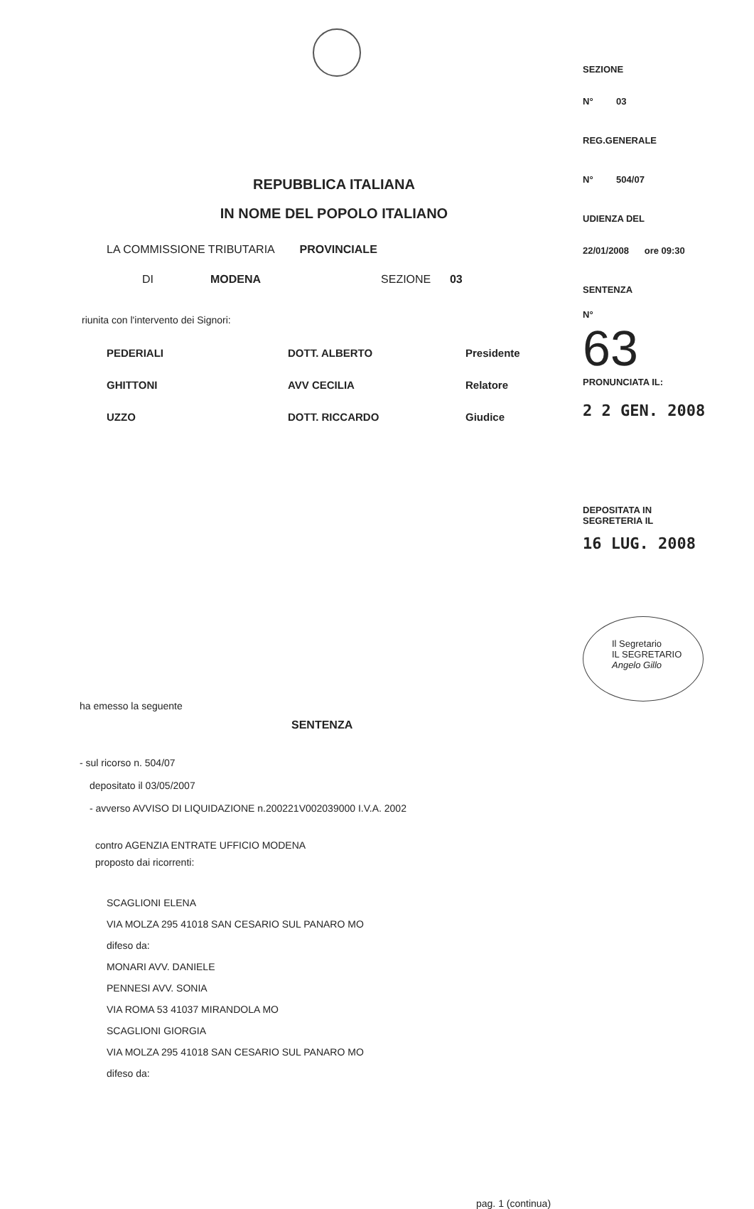REPUBBLICA ITALIANA
IN NOME DEL POPOLO ITALIANO
LA COMMISSIONE TRIBUTARIA PROVINCIALE
DI MODENA SEZIONE 03
riunita con l'intervento dei Signori:
PEDERIALI DOTT. ALBERTO Presidente
GHITTONI AVV CECILIA Relatore
UZZO DOTT. RICCARDO Giudice
ha emesso la seguente
SENTENZA
- sul ricorso n. 504/07
depositato il 03/05/2007
- avverso AVVISO DI LIQUIDAZIONE n.200221V002039000 I.V.A. 2002
contro AGENZIA ENTRATE UFFICIO MODENA
proposto dai ricorrenti:
SCAGLIONI ELENA
VIA MOLZA 295 41018 SAN CESARIO SUL PANARO MO
difeso da:
MONARI AVV. DANIELE
PENNESI AVV. SONIA
VIA ROMA 53 41037 MIRANDOLA MO
SCAGLIONI GIORGIA
VIA MOLZA 295 41018 SAN CESARIO SUL PANARO MO
difeso da:
pag. 1 (continua)
SEZIONE
N° 03
REG.GENERALE
N° 504/07
UDIENZA DEL
22/01/2008 ore 09:30
SENTENZA
N°
63
PRONUNCIATA IL:
2 2 GEN. 2008
DEPOSITATA IN
SEGRETERIA IL
16 LUG. 2008
Il Segretario
IL SEGRETARIO
Angelo Gillo